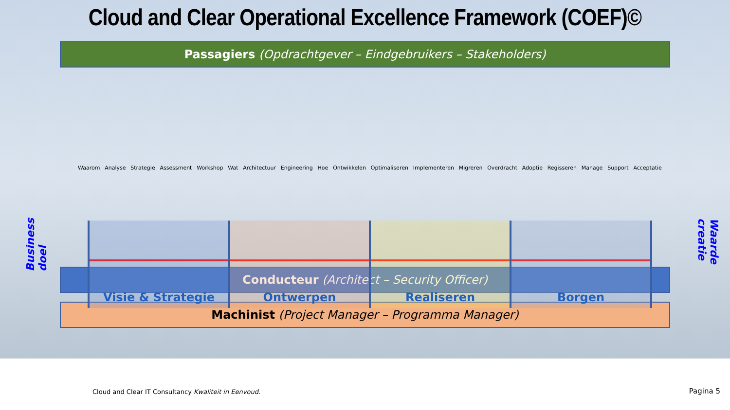Cloud and Clear Operational Excellence Framework (COEF)©
Passagiers (Opdrachtgever – Eindgebruikers – Stakeholders)
Business doel
Waarom Analyse Strategie Assessment Workshop Wat Architectuur Engineering Hoe Ontwikkelen Optimaliseren Implementeren Migreren Overdracht Adoptie Regisseren Manage Support Acceptatie
Visie & Strategie Ontwerpen Realiseren Borgen
Waarde creatie
Conducteur (Architect – Security Officer)
Machinist (Project Manager – Programma Manager)
Cloud and Clear IT Consultancy Kwaliteit in Eenvoud. Pagina 5